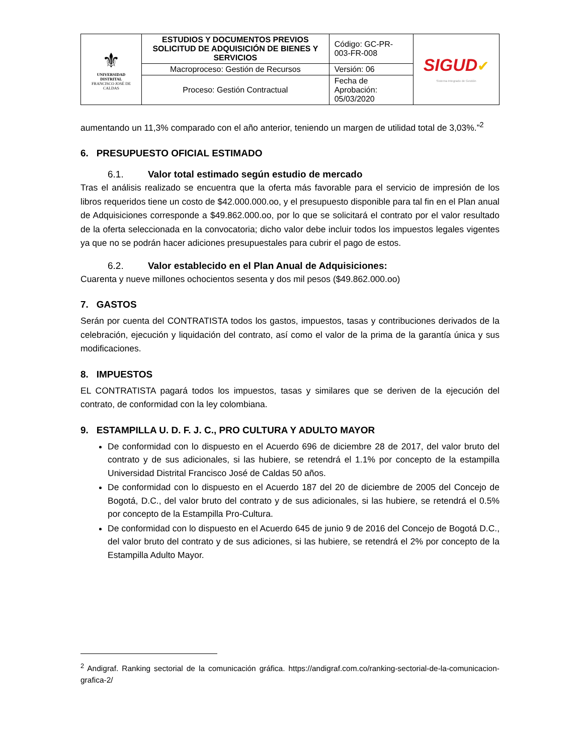| ⚜ UNIVERSIDAD DISTRITAL FRANCISCO JOSÉ DE CALDAS | ESTUDIOS Y DOCUMENTOS PREVIOS SOLICITUD DE ADQUISICIÓN DE BIENES Y SERVICIOS | Código: GC-PR-003-FR-008 | SIGUD ✔ Sistema Integrado de Gestión |
| | Macroproceso: Gestión de Recursos | Versión: 06 | |
| | Proceso: Gestión Contractual | Fecha de Aprobación: 05/03/2020 | |
aumentando un 11,3% comparado con el año anterior, teniendo un margen de utilidad total de 3,03%.”<sup>2</sup>
6. PRESUPUESTO OFICIAL ESTIMADO
6.1. Valor total estimado según estudio de mercado
Tras el análisis realizado se encuentra que la oferta más favorable para el servicio de impresión de los libros requeridos tiene un costo de $42.000.000.oo, y el presupuesto disponible para tal fin en el Plan anual de Adquisiciones corresponde a $49.862.000.oo, por lo que se solicitará el contrato por el valor resultado de la oferta seleccionada en la convocatoria; dicho valor debe incluir todos los impuestos legales vigentes ya que no se podrán hacer adiciones presupuestales para cubrir el pago de estos.
6.2. Valor establecido en el Plan Anual de Adquisiciones:
Cuarenta y nueve millones ochocientos sesenta y dos mil pesos ($49.862.000.oo)
7. GASTOS
Serán por cuenta del CONTRATISTA todos los gastos, impuestos, tasas y contribuciones derivados de la celebración, ejecución y liquidación del contrato, así como el valor de la prima de la garantía única y sus modificaciones.
8. IMPUESTOS
EL CONTRATISTA pagará todos los impuestos, tasas y similares que se deriven de la ejecución del contrato, de conformidad con la ley colombiana.
9. ESTAMPILLA U. D. F. J. C., PRO CULTURA Y ADULTO MAYOR
De conformidad con lo dispuesto en el Acuerdo 696 de diciembre 28 de 2017, del valor bruto del contrato y de sus adicionales, si las hubiere, se retendrá el 1.1% por concepto de la estampilla Universidad Distrital Francisco José de Caldas 50 años.
De conformidad con lo dispuesto en el Acuerdo 187 del 20 de diciembre de 2005 del Concejo de Bogotá, D.C., del valor bruto del contrato y de sus adicionales, si las hubiere, se retendrá el 0.5% por concepto de la Estampilla Pro-Cultura.
De conformidad con lo dispuesto en el Acuerdo 645 de junio 9 de 2016 del Concejo de Bogotá D.C., del valor bruto del contrato y de sus adiciones, si las hubiere, se retendrá el 2% por concepto de la Estampilla Adulto Mayor.
<sup>2</sup> Andigraf. Ranking sectorial de la comunicación gráfica. https://andigraf.com.co/ranking-sectorial-de-la-comunicacion-grafica-2/